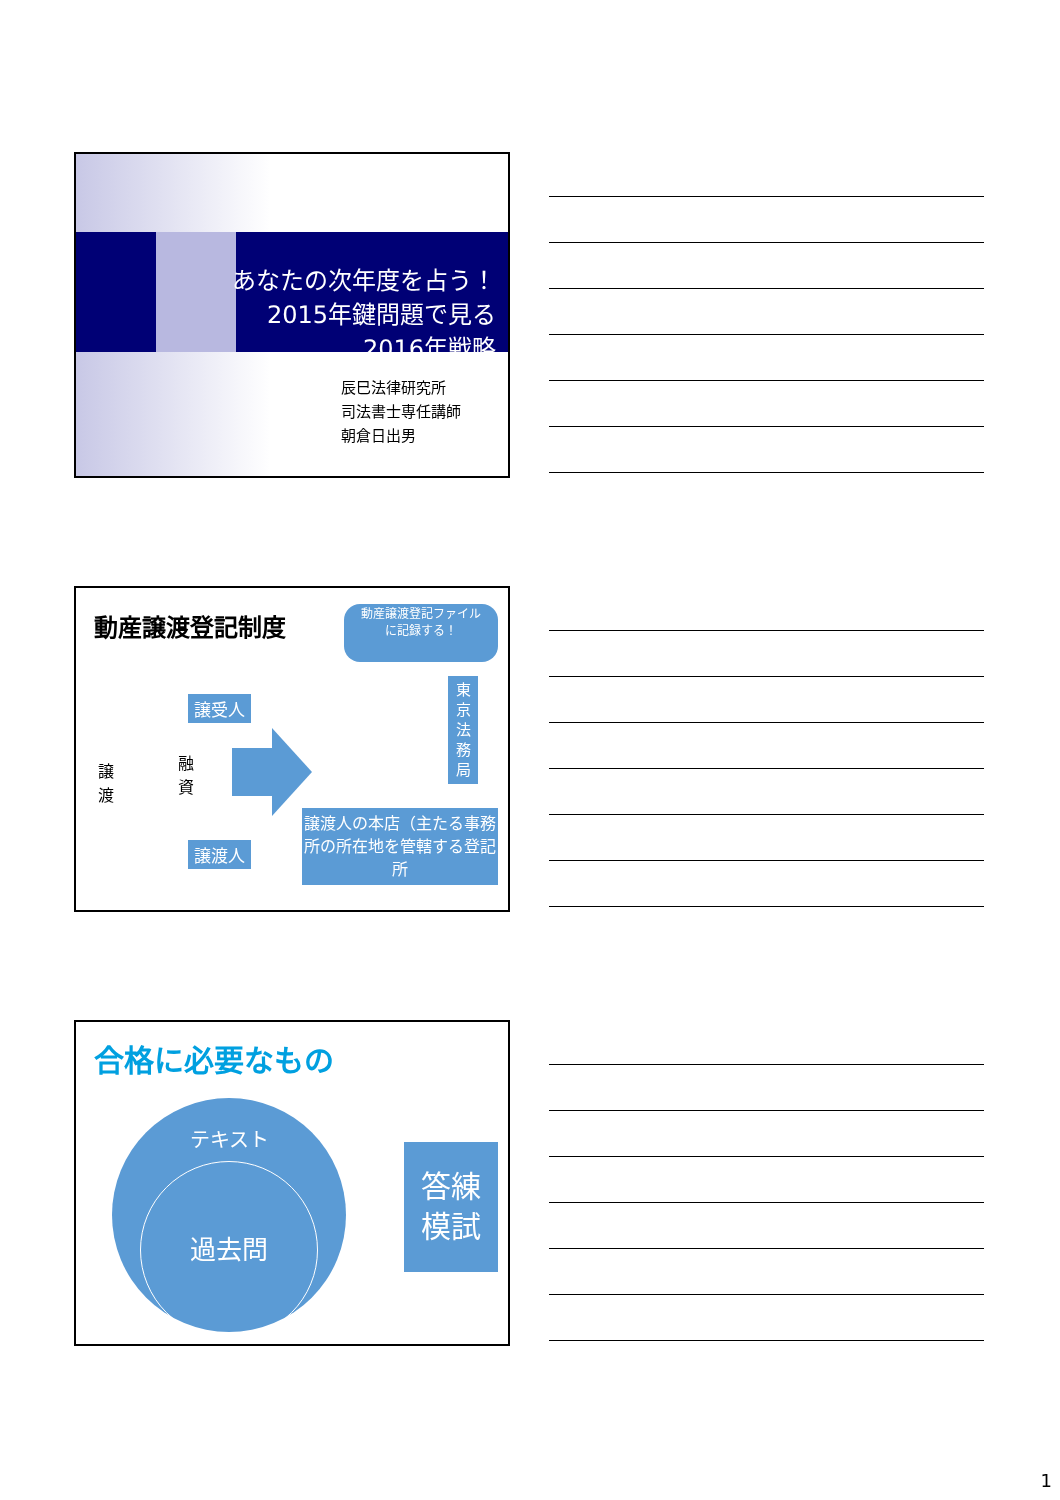あなたの次年度を占う！
2015年鍵問題で見る
2016年戦略
辰巳法律研究所
司法書士専任講師
朝倉日出男
動産譲渡登記制度
動産譲渡登記ファイル
に記録する！
譲受人
譲渡人
譲渡
融資
東京法務局
譲渡人の本店（主たる事務所の所在地を管轄する登記所
合格に必要なもの
テキスト
過去問
答練
模試
1